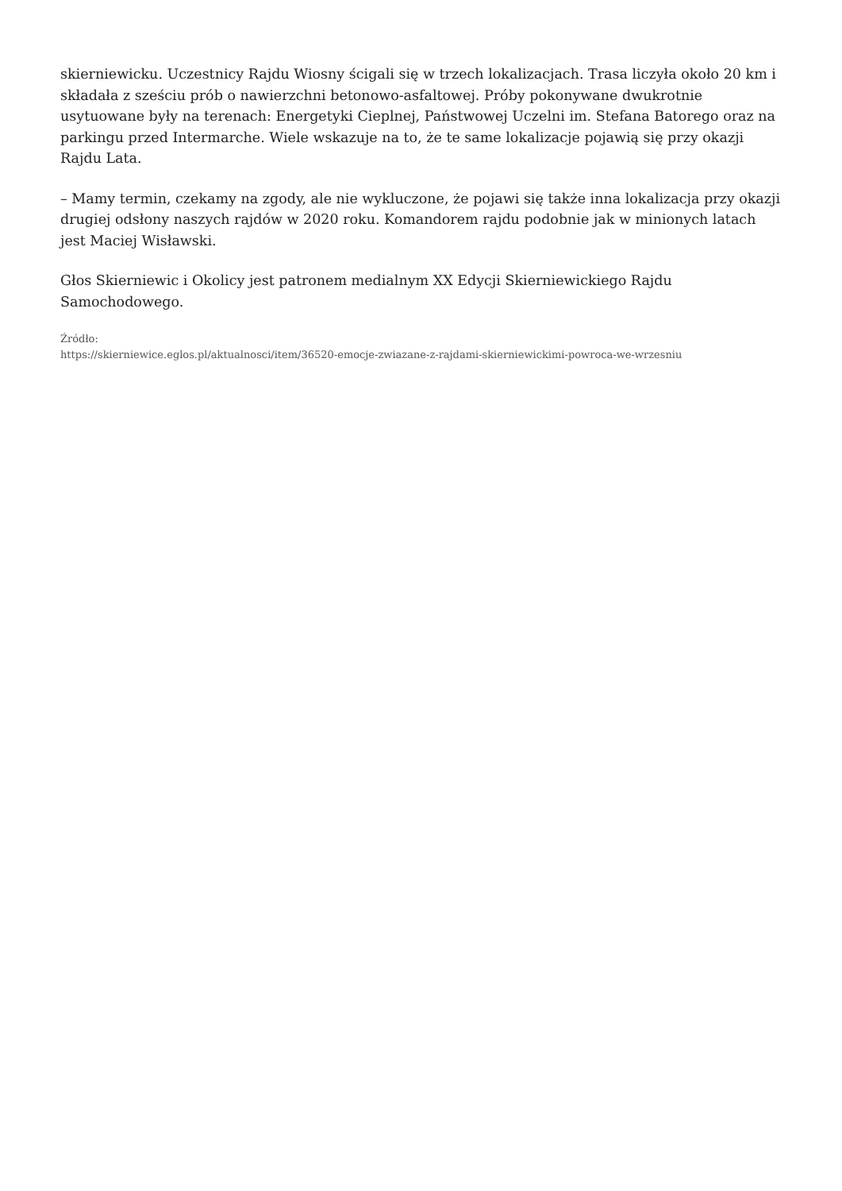skierniewicku. Uczestnicy Rajdu Wiosny ścigali się w trzech lokalizacjach. Trasa liczyła około 20 km i składała z sześciu prób o nawierzchni betonowo-asfaltowej. Próby pokonywane dwukrotnie usytuowane były na terenach: Energetyki Cieplnej, Państwowej Uczelni im. Stefana Batorego oraz na parkingu przed Intermarche. Wiele wskazuje na to, że te same lokalizacje pojawią się przy okazji Rajdu Lata.
– Mamy termin, czekamy na zgody, ale nie wykluczone, że pojawi się także inna lokalizacja przy okazji drugiej odsłony naszych rajdów w 2020 roku. Komandorem rajdu podobnie jak w minionych latach jest Maciej Wisławski.
Głos Skierniewic i Okolicy jest patronem medialnym XX Edycji Skierniewickiego Rajdu Samochodowego.
Źródło:
https://skierniewice.eglos.pl/aktualnosci/item/36520-emocje-zwiazane-z-rajdami-skierniewickimi-powroca-we-wrzesniu